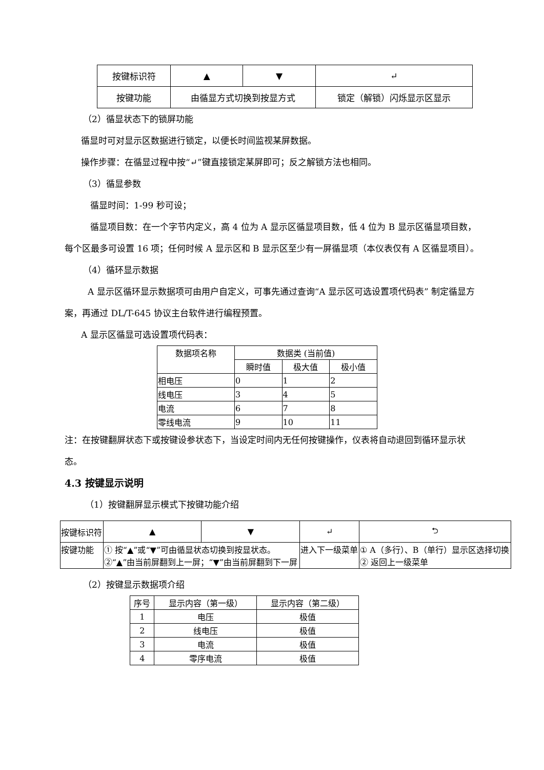| 按键标识符 | ▲ | ▼ | ↵ |
| 按键功能 | 由循显方式切换到按显方式 | | 锁定（解锁）闪烁显示区显示 |
（2）循显状态下的锁屏功能
循显时可对显示区数据进行锁定，以便长时间监视某屏数据。
操作步骤：在循显过程中按“↵”键直接锁定某屏即可；反之解锁方法也相同。
（3）循显参数
循显时间：1-99 秒可设；
循显项目数：在一个字节内定义，高 4 位为 A 显示区循显项目数，低 4 位为 B 显示区循显项目数，每个区最多可设置 16 项；任何时候 A 显示区和 B 显示区至少有一屏循显项（本仪表仅有 A 区循显项目）。
（4）循环显示数据
A 显示区循环显示数据项可由用户自定义，可事先通过查询“A 显示区可选设置项代码表” 制定循显方案，再通过 DL/T-645 协议主台软件进行编程预置。
A 显示区循显可选设置项代码表：
| 数据项名称 | 数据类 (当前值) | | |
| | 瞬时值 | 极大值 | 极小值 |
| 相电压 | 0 | 1 | 2 |
| 线电压 | 3 | 4 | 5 |
| 电流 | 6 | 7 | 8 |
| 零线电流 | 9 | 10 | 11 |
注：在按键翻屏状态下或按键设参状态下，当设定时间内无任何按键操作，仪表将自动退回到循环显示状态。
4.3 按键显示说明
（1）按键翻屏显示模式下按键功能介绍
| 按键标识符 | ▲ | ▼ | ↵ | ⮌ |
| 按键功能 | ① 按“▲”或“▼”可由循显状态切换到按显状态。 ②“▲”由当前屏翻到上一屏；“▼”由当前屏翻到下一屏 | | 进入下一级菜单 | ① A（多行）、B（单行）显示区选择切换 ② 返回上一级菜单 |
（2）按键显示数据项介绍
| 序号 | 显示内容（第一级） | 显示内容（第二级） |
| 1 | 电压 | 极值 |
| 2 | 线电压 | 极值 |
| 3 | 电流 | 极值 |
| 4 | 零序电流 | 极值 |